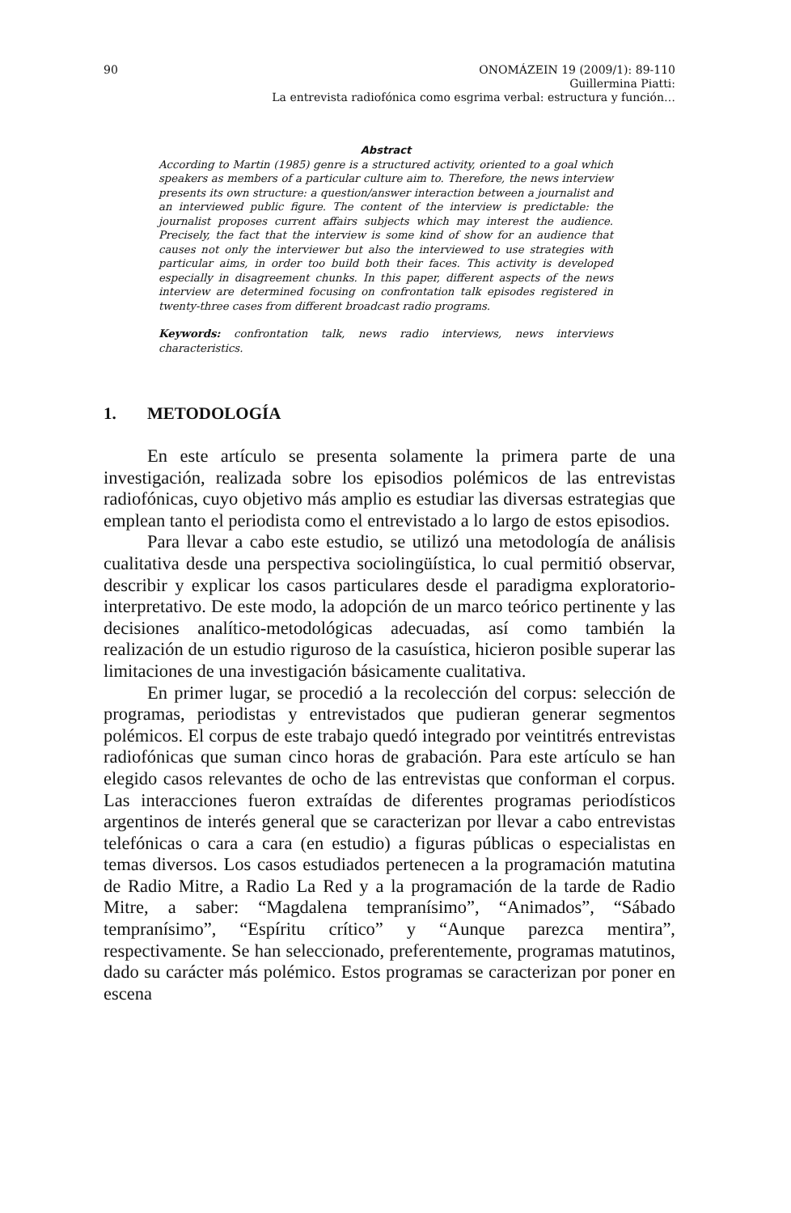90 ONOMÁZEIN 19 (2009/1): 89-110
Guillermina Piatti:
La entrevista radiofónica como esgrima verbal: estructura y función…
Abstract
According to Martin (1985) genre is a structured activity, oriented to a goal which speakers as members of a particular culture aim to. Therefore, the news interview presents its own structure: a question/answer interaction between a journalist and an interviewed public figure. The content of the interview is predictable: the journalist proposes current affairs subjects which may interest the audience. Precisely, the fact that the interview is some kind of show for an audience that causes not only the interviewer but also the interviewed to use strategies with particular aims, in order too build both their faces. This activity is developed especially in disagreement chunks. In this paper, different aspects of the news interview are determined focusing on confrontation talk episodes registered in twenty-three cases from different broadcast radio programs.
Keywords: confrontation talk, news radio interviews, news interviews characteristics.
1. METODOLOGÍA
En este artículo se presenta solamente la primera parte de una investigación, realizada sobre los episodios polémicos de las entrevistas radiofónicas, cuyo objetivo más amplio es estudiar las diversas estrategias que emplean tanto el periodista como el entrevistado a lo largo de estos episodios.
Para llevar a cabo este estudio, se utilizó una metodología de análisis cualitativa desde una perspectiva sociolingüística, lo cual permitió observar, describir y explicar los casos particulares desde el paradigma exploratorio-interpretativo. De este modo, la adopción de un marco teórico pertinente y las decisiones analítico-metodológicas adecuadas, así como también la realización de un estudio riguroso de la casuística, hicieron posible superar las limitaciones de una investigación básicamente cualitativa.
En primer lugar, se procedió a la recolección del corpus: selección de programas, periodistas y entrevistados que pudieran generar segmentos polémicos. El corpus de este trabajo quedó integrado por veintitrés entrevistas radiofónicas que suman cinco horas de grabación. Para este artículo se han elegido casos relevantes de ocho de las entrevistas que conforman el corpus. Las interacciones fueron extraídas de diferentes programas periodísticos argentinos de interés general que se caracterizan por llevar a cabo entrevistas telefónicas o cara a cara (en estudio) a figuras públicas o especialistas en temas diversos. Los casos estudiados pertenecen a la programación matutina de Radio Mitre, a Radio La Red y a la programación de la tarde de Radio Mitre, a saber: “Magdalena tempranísimo”, “Animados”, “Sábado tempranísimo”, “Espíritu crítico” y “Aunque parezca mentira”, respectivamente. Se han seleccionado, preferentemente, programas matutinos, dado su carácter más polémico. Estos programas se caracterizan por poner en escena